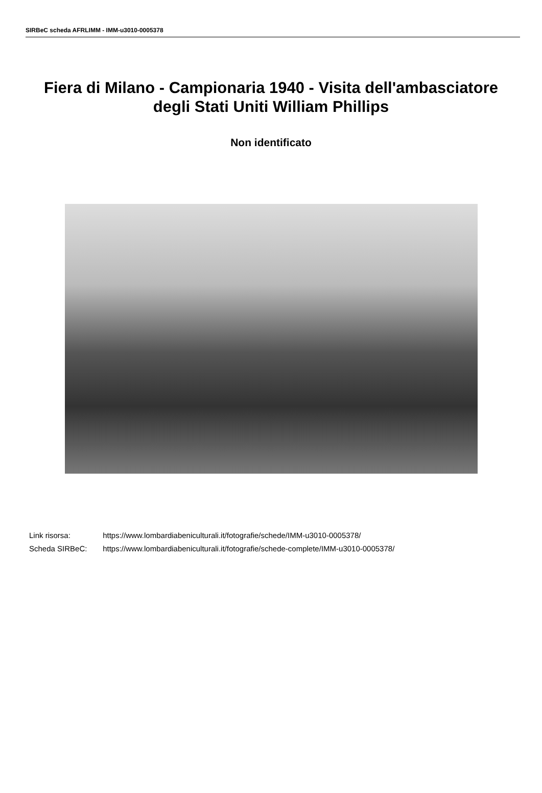SIRBeC scheda AFRLIMM - IMM-u3010-0005378
Fiera di Milano - Campionaria 1940 - Visita dell'ambasciatore degli Stati Uniti William Phillips
Non identificato
Link risorsa: https://www.lombardiabeniculturali.it/fotografie/schede/IMM-u3010-0005378/
Scheda SIRBeC: https://www.lombardiabeniculturali.it/fotografie/schede-complete/IMM-u3010-0005378/